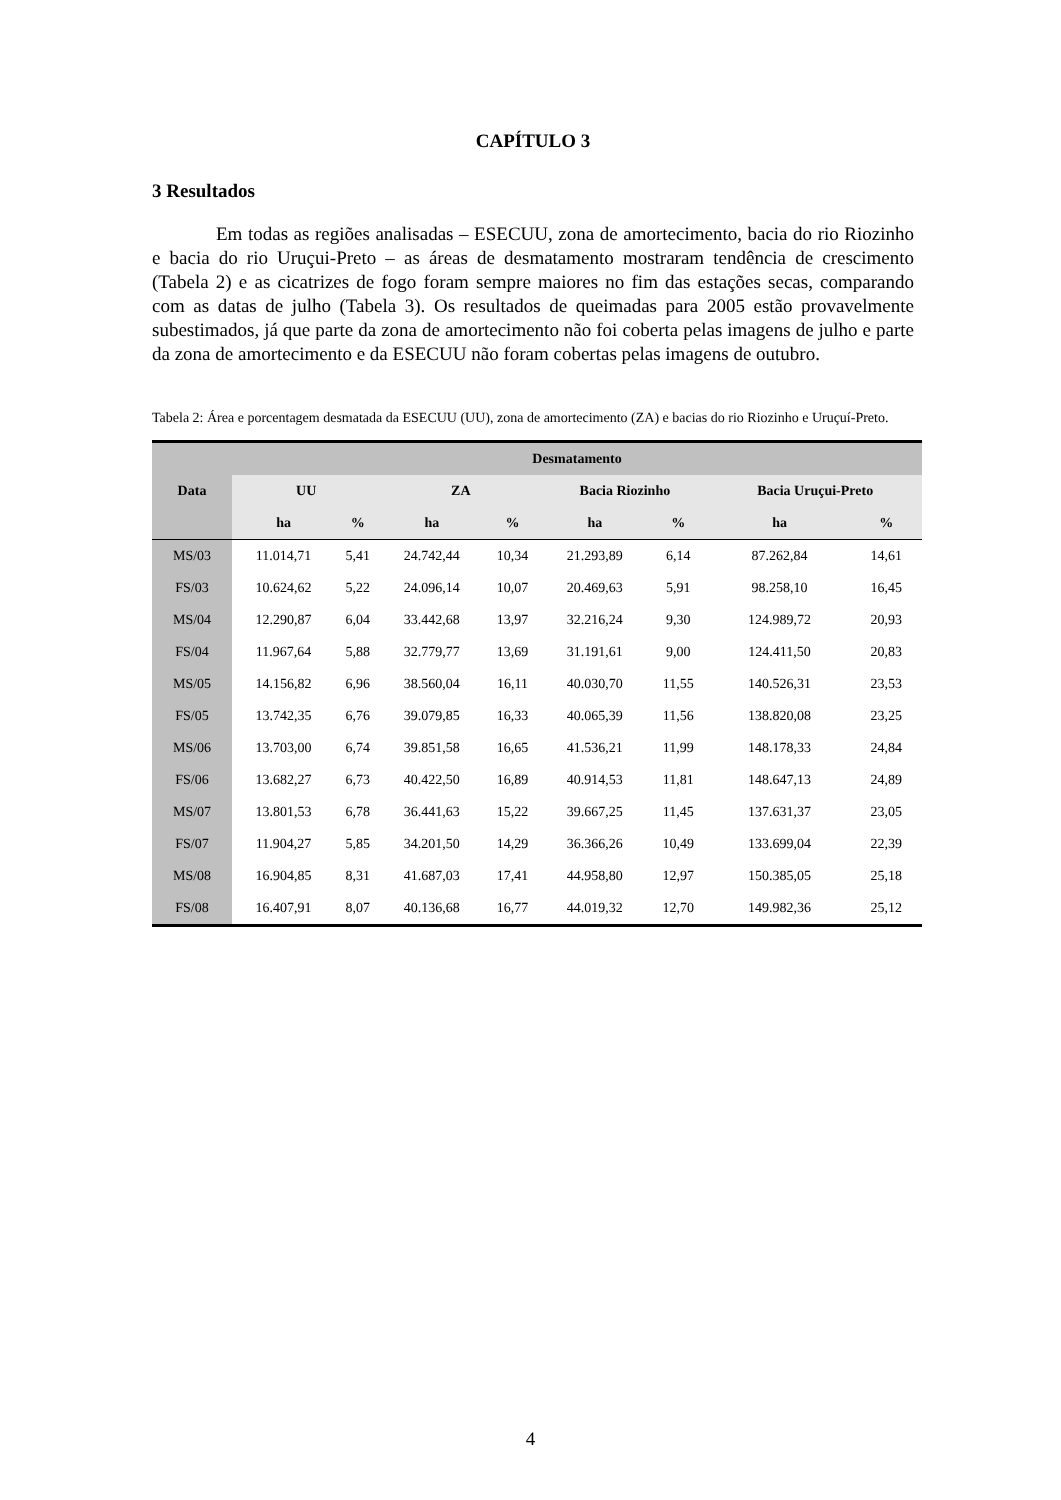CAPÍTULO 3
3 Resultados
Em todas as regiões analisadas – ESECUU, zona de amortecimento, bacia do rio Riozinho e bacia do rio Uruçui-Preto – as áreas de desmatamento mostraram tendência de crescimento (Tabela 2) e as cicatrizes de fogo foram sempre maiores no fim das estações secas, comparando com as datas de julho (Tabela 3). Os resultados de queimadas para 2005 estão provavelmente subestimados, já que parte da zona de amortecimento não foi coberta pelas imagens de julho e parte da zona de amortecimento e da ESECUU não foram cobertas pelas imagens de outubro.
Tabela 2: Área e porcentagem desmatada da ESECUU (UU), zona de amortecimento (ZA) e bacias do rio Riozinho e Uruçuí-Preto.
| Data | Desmatamento | | | | | | | |
| --- | --- | --- | --- | --- | --- | --- | --- | --- |
| | UU | | ZA | | Bacia Riozinho | | Bacia Uruçui-Preto | |
| | ha | % | ha | % | ha | % | ha | % |
| MS/03 | 11.014,71 | 5,41 | 24.742,44 | 10,34 | 21.293,89 | 6,14 | 87.262,84 | 14,61 |
| FS/03 | 10.624,62 | 5,22 | 24.096,14 | 10,07 | 20.469,63 | 5,91 | 98.258,10 | 16,45 |
| MS/04 | 12.290,87 | 6,04 | 33.442,68 | 13,97 | 32.216,24 | 9,30 | 124.989,72 | 20,93 |
| FS/04 | 11.967,64 | 5,88 | 32.779,77 | 13,69 | 31.191,61 | 9,00 | 124.411,50 | 20,83 |
| MS/05 | 14.156,82 | 6,96 | 38.560,04 | 16,11 | 40.030,70 | 11,55 | 140.526,31 | 23,53 |
| FS/05 | 13.742,35 | 6,76 | 39.079,85 | 16,33 | 40.065,39 | 11,56 | 138.820,08 | 23,25 |
| MS/06 | 13.703,00 | 6,74 | 39.851,58 | 16,65 | 41.536,21 | 11,99 | 148.178,33 | 24,84 |
| FS/06 | 13.682,27 | 6,73 | 40.422,50 | 16,89 | 40.914,53 | 11,81 | 148.647,13 | 24,89 |
| MS/07 | 13.801,53 | 6,78 | 36.441,63 | 15,22 | 39.667,25 | 11,45 | 137.631,37 | 23,05 |
| FS/07 | 11.904,27 | 5,85 | 34.201,50 | 14,29 | 36.366,26 | 10,49 | 133.699,04 | 22,39 |
| MS/08 | 16.904,85 | 8,31 | 41.687,03 | 17,41 | 44.958,80 | 12,97 | 150.385,05 | 25,18 |
| FS/08 | 16.407,91 | 8,07 | 40.136,68 | 16,77 | 44.019,32 | 12,70 | 149.982,36 | 25,12 |
4